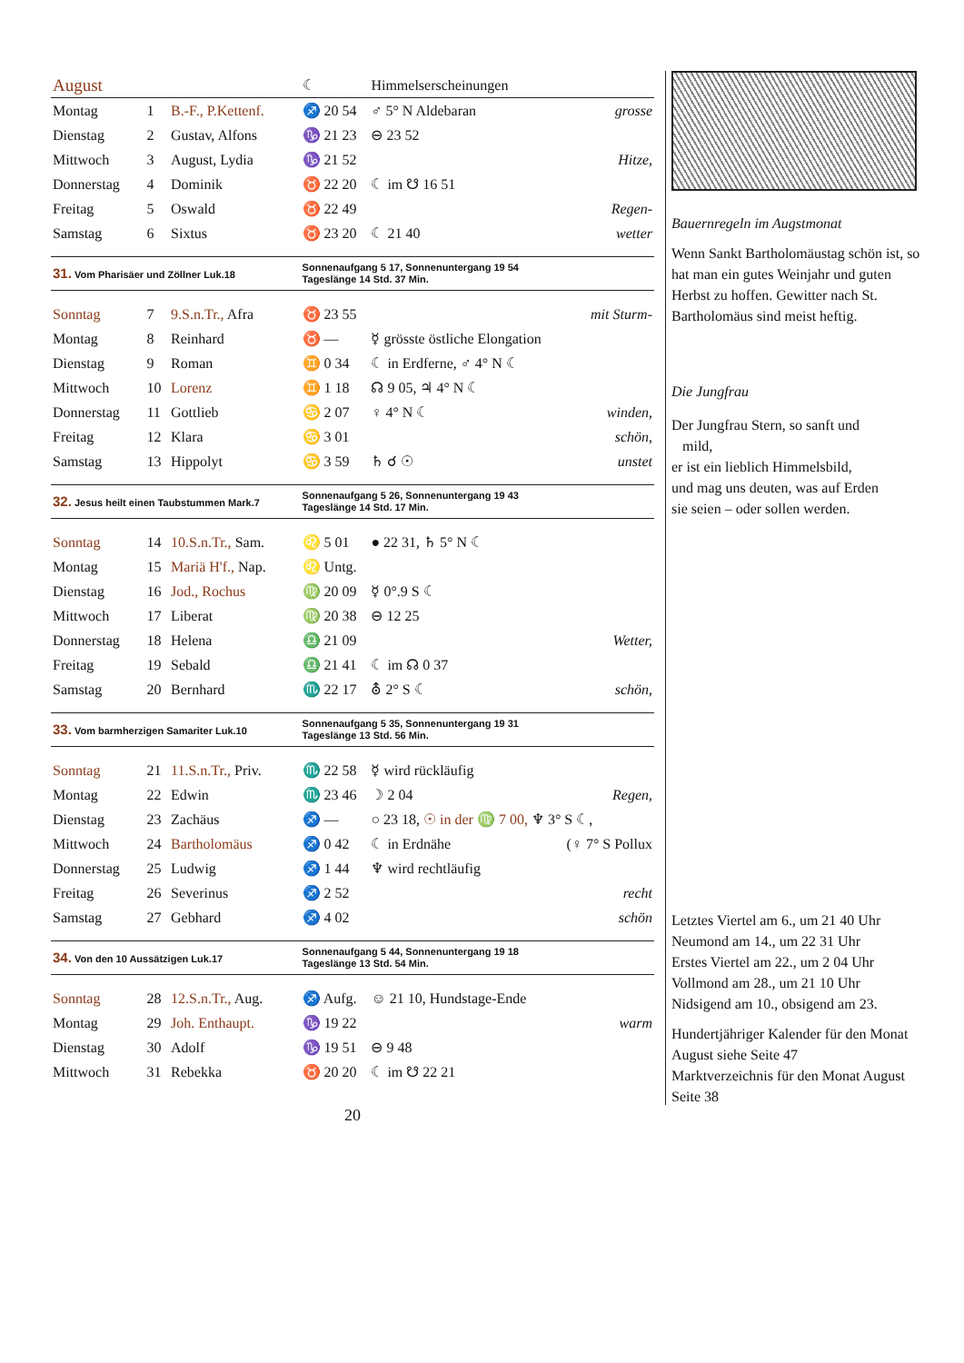| August | | | ☾ | Himmelserscheinungen | |
| Montag | 1 | B.-F., P.Kettenf. | ♐ 20 54 | ♂ 5° N Aldebaran | grosse |
| Dienstag | 2 | Gustav, Alfons | ♑ 21 23 | ⊖ 23 52 | |
| Mittwoch | 3 | August, Lydia | ♑ 21 52 | | Hitze, |
| Donnerstag | 4 | Dominik | ♉ 22 20 | ☾ im ☋ 16 51 | |
| Freitag | 5 | Oswald | ♉ 22 49 | | Regen- |
| Samstag | 6 | Sixtus | ♉ 23 20 | ☾ 21 40 | wetter |
| 31. Vom Pharisäer und Zöllner Luk.18 | | | Sonnenaufgang 5 17, Sonnenuntergang 19 54 Tageslänge 14 Std. 37 Min. | | |
| Sonntag | 7 | 9.S.n.Tr., Afra | ♉ 23 55 | | mit Sturm- |
| Montag | 8 | Reinhard | ♉ — | ☿ grösste östliche Elongation | |
| Dienstag | 9 | Roman | ♊ 0 34 | ☾ in Erdferne, ♂ 4° N ☾ | |
| Mittwoch | 10 | Lorenz | ♊ 1 18 | ☊ 9 05, ♃ 4° N ☾ | |
| Donnerstag | 11 | Gottlieb | ♋ 2 07 | ♀ 4° N ☾ | winden, |
| Freitag | 12 | Klara | ♋ 3 01 | | schön, |
| Samstag | 13 | Hippolyt | ♋ 3 59 | ♄ ☌ ☉ | unstet |
| 32. Jesus heilt einen Taubstummen Mark.7 | | | Sonnenaufgang 5 26, Sonnenuntergang 19 43 Tageslänge 14 Std. 17 Min. | | |
| Sonntag | 14 | 10.S.n.Tr., Sam. | ♌ 5 01 | ● 22 31, ♄ 5° N ☾ | |
| Montag | 15 | Mariä H'f., Nap. | ♌ Untg. | | |
| Dienstag | 16 | Jod., Rochus | ♍ 20 09 | ☿ 0°.9 S ☾ | |
| Mittwoch | 17 | Liberat | ♍ 20 38 | ⊖ 12 25 | |
| Donnerstag | 18 | Helena | ♎ 21 09 | | Wetter, |
| Freitag | 19 | Sebald | ♎ 21 41 | ☾ im ☊ 0 37 | |
| Samstag | 20 | Bernhard | ♏ 22 17 | ⛢ 2° S ☾ | schön, |
| 33. Vom barmherzigen Samariter Luk.10 | | | Sonnenaufgang 5 35, Sonnenuntergang 19 31 Tageslänge 13 Std. 56 Min. | | |
| Sonntag | 21 | 11.S.n.Tr., Priv. | ♏ 22 58 | ☿ wird rückläufig | |
| Montag | 22 | Edwin | ♏ 23 46 | ☽ 2 04 | Regen, |
| Dienstag | 23 | Zachäus | ♐ — | ○ 23 18, ☉ in der ♍ 7 00, ♆ 3° S ☾, | |
| Mittwoch | 24 | Bartholomäus | ♐ 0 42 | ☾ in Erdnähe | (♀ 7° S Pollux |
| Donnerstag | 25 | Ludwig | ♐ 1 44 | ♆ wird rechtläufig | |
| Freitag | 26 | Severinus | ♐ 2 52 | | recht |
| Samstag | 27 | Gebhard | ♐ 4 02 | | schön |
| 34. Von den 10 Aussätzigen Luk.17 | | | Sonnenaufgang 5 44, Sonnenuntergang 19 18 Tageslänge 13 Std. 54 Min. | | |
| Sonntag | 28 | 12.S.n.Tr., Aug. | ♐ Aufg. | ☺ 21 10, Hundstage-Ende | |
| Montag | 29 | Joh. Enthaupt. | ♑ 19 22 | | warm |
| Dienstag | 30 | Adolf | ♑ 19 51 | ⊖ 9 48 | |
| Mittwoch | 31 | Rebekka | ♉ 20 20 | ☾ im ☋ 22 21 | |
20
Bauernregeln im Augstmonat
Wenn Sankt Bartholomäustag schön ist, so hat man ein gutes Weinjahr und guten Herbst zu hoffen. Gewitter nach St. Bartholomäus sind meist heftig.
Die Jungfrau
Der Jungfrau Stern, so sanft und
mild,
er ist ein lieblich Himmelsbild,
und mag uns deuten, was auf Erden
sie seien – oder sollen werden.
Letztes Viertel am 6., um 21 40 Uhr
Neumond am 14., um 22 31 Uhr
Erstes Viertel am 22., um 2 04 Uhr
Vollmond am 28., um 21 10 Uhr
Nidsigend am 10., obsigend am 23.
Hundertjähriger Kalender für den Monat August siehe Seite 47
Marktverzeichnis für den Monat August Seite 38